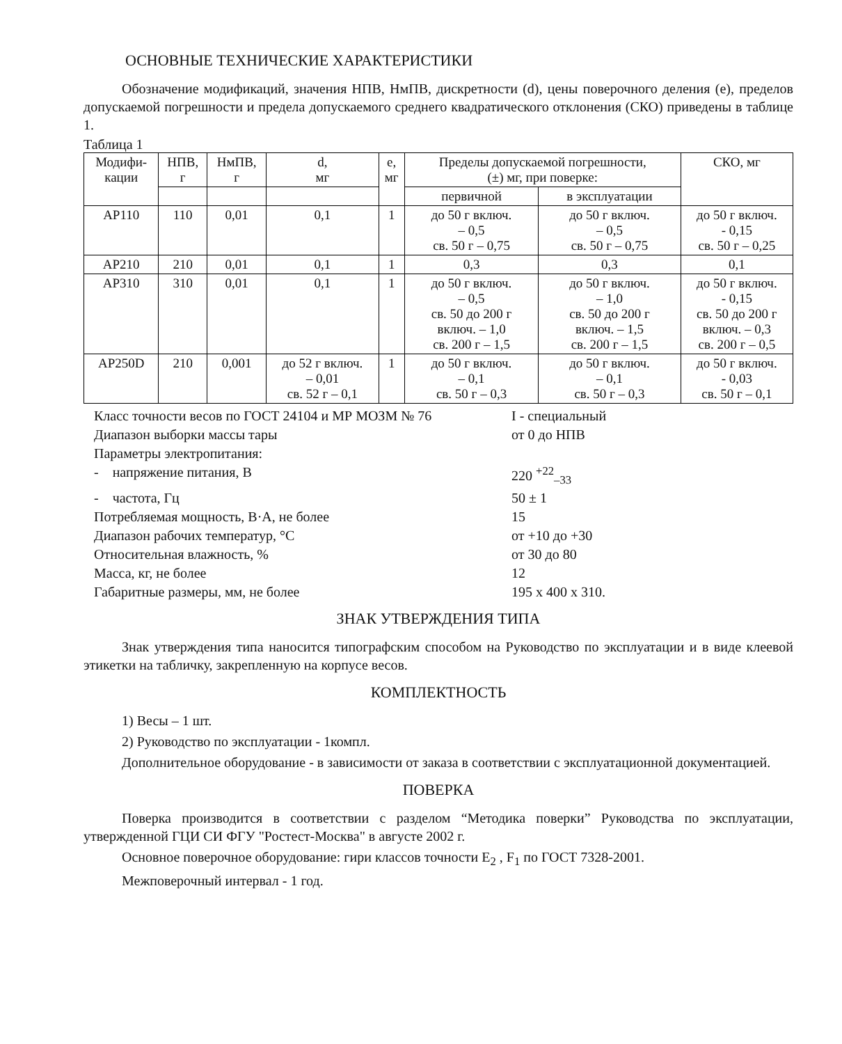ОСНОВНЫЕ ТЕХНИЧЕСКИЕ ХАРАКТЕРИСТИКИ
Обозначение модификаций, значения НПВ, НмПВ, дискретности (d), цены поверочного деления (e), пределов допускаемой погрешности и предела допускаемого среднего квадратического отклонения (СКО) приведены в таблице 1.
Таблица 1
| Модифи- кации | НПВ, г | НмПВ, г | d, мг | e, мг | Пределы допускаемой погрешности, (±) мг, при поверке: | | СКО, мг |
| --- | --- | --- | --- | --- | --- | --- | --- |
| | | | | | первичной | в эксплуатации | |
| AP110 | 110 | 0,01 | 0,1 | 1 | до 50 г включ. – 0,5 св. 50 г – 0,75 | до 50 г включ. – 0,5 св. 50 г – 0,75 | до 50 г включ. - 0,15 св. 50 г – 0,25 |
| AP210 | 210 | 0,01 | 0,1 | 1 | 0,3 | 0,3 | 0,1 |
| AP310 | 310 | 0,01 | 0,1 | 1 | до 50 г включ. – 0,5 св. 50 до 200 г включ. – 1,0 св. 200 г – 1,5 | до 50 г включ. – 1,0 св. 50 до 200 г включ. – 1,5 св. 200 г – 1,5 | до 50 г включ. - 0,15 св. 50 до 200 г включ. – 0,3 св. 200 г – 0,5 |
| AP250D | 210 | 0,001 | до 52 г включ. – 0,01 св. 52 г – 0,1 | 1 | до 50 г включ. – 0,1 св. 50 г – 0,3 | до 50 г включ. – 0,1 св. 50 г – 0,3 | до 50 г включ. - 0,03 св. 50 г – 0,1 |
Класс точности весов по ГОСТ 24104 и МР МОЗМ № 76
I - специальный
Диапазон выборки массы тары
от 0 до НПВ
Параметры электропитания:
- напряжение питания, В
220 <sup>+22</sup><sub>–33</sub>
- частота, Гц
50 ± 1
Потребляемая мощность, В·А, не более
15
Диапазон рабочих температур, °С
от +10 до +30
Относительная влажность, %
от 30 до 80
Масса, кг, не более
12
Габаритные размеры, мм, не более
195 x 400 x 310.
ЗНАК УТВЕРЖДЕНИЯ ТИПА
Знак утверждения типа наносится типографским способом на Руководство по эксплуатации и в виде клеевой этикетки на табличку, закрепленную на корпусе весов.
КОМПЛЕКТНОСТЬ
1) Весы – 1 шт.
2) Руководство по эксплуатации - 1компл.
Дополнительное оборудование - в зависимости от заказа в соответствии с эксплуатационной документацией.
ПОВЕРКА
Поверка производится в соответствии с разделом “Методика поверки” Руководства по эксплуатации, утвержденной ГЦИ СИ ФГУ "Ростест-Москва" в августе 2002 г.
Основное поверочное оборудование: гири классов точности E<sub>2</sub> , F<sub>1</sub> по ГОСТ 7328-2001.
Межповерочный интервал - 1 год.